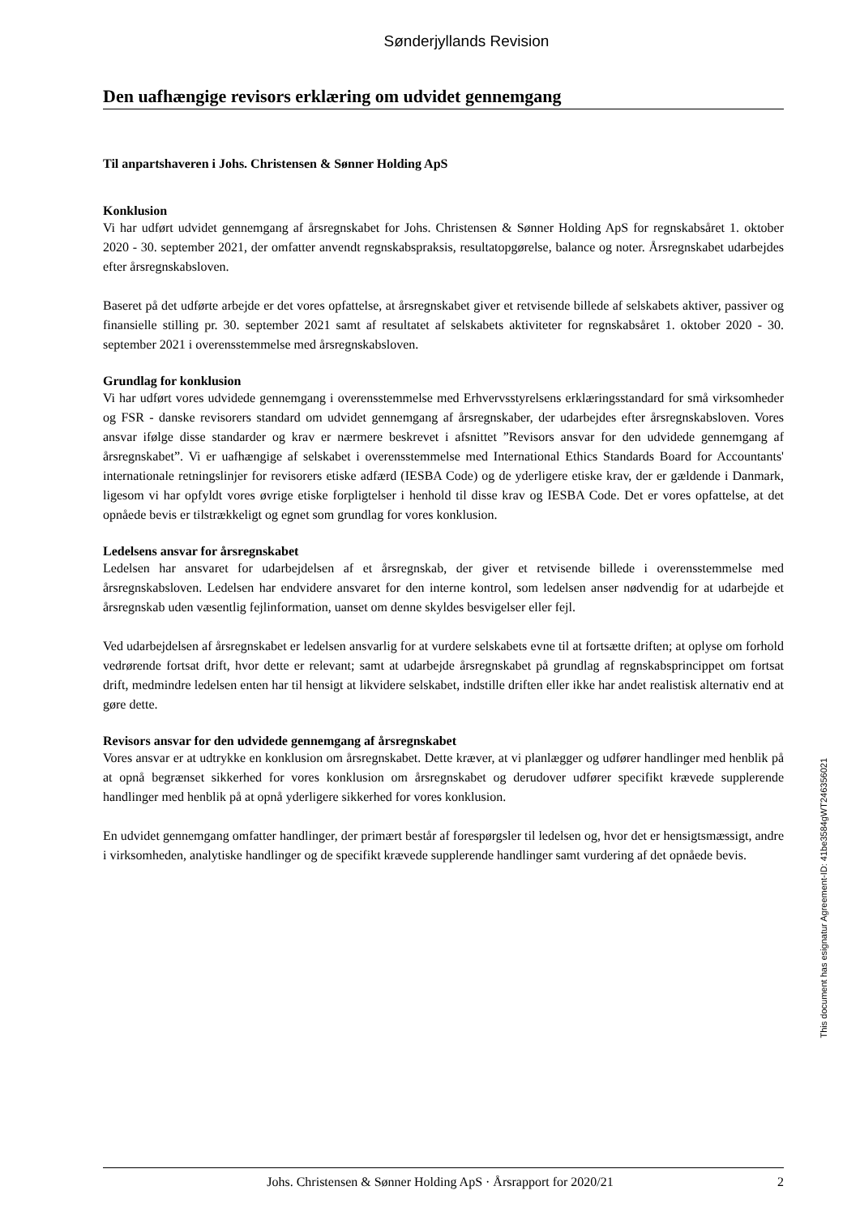Sønderjyllands Revision
Den uafhængige revisors erklæring om udvidet gennemgang
Til anpartshaveren i Johs. Christensen & Sønner Holding ApS
Konklusion
Vi har udført udvidet gennemgang af årsregnskabet for Johs. Christensen & Sønner Holding ApS for regnskabsåret 1. oktober 2020 - 30. september 2021, der omfatter anvendt regnskabspraksis, resultatopgørelse, balance og noter. Årsregnskabet udarbejdes efter årsregnskabsloven.
Baseret på det udførte arbejde er det vores opfattelse, at årsregnskabet giver et retvisende billede af selskabets aktiver, passiver og finansielle stilling pr. 30. september 2021 samt af resultatet af selskabets aktiviteter for regnskabsåret 1. oktober 2020 - 30. september 2021 i overensstemmelse med årsregnskabsloven.
Grundlag for konklusion
Vi har udført vores udvidede gennemgang i overensstemmelse med Erhvervsstyrelsens erklæringsstandard for små virksomheder og FSR - danske revisorers standard om udvidet gennemgang af årsregnskaber, der udarbejdes efter årsregnskabsloven. Vores ansvar ifølge disse standarder og krav er nærmere beskrevet i afsnittet ”Revisors ansvar for den udvidede gennemgang af årsregnskabet”. Vi er uafhængige af selskabet i overensstemmelse med International Ethics Standards Board for Accountants' internationale retningslinjer for revisorers etiske adfærd (IESBA Code) og de yderligere etiske krav, der er gældende i Danmark, ligesom vi har opfyldt vores øvrige etiske forpligtelser i henhold til disse krav og IESBA Code. Det er vores opfattelse, at det opnåede bevis er tilstrækkeligt og egnet som grundlag for vores konklusion.
Ledelsens ansvar for årsregnskabet
Ledelsen har ansvaret for udarbejdelsen af et årsregnskab, der giver et retvisende billede i overensstemmelse med årsregnskabsloven. Ledelsen har endvidere ansvaret for den interne kontrol, som ledelsen anser nødvendig for at udarbejde et årsregnskab uden væsentlig fejlinformation, uanset om denne skyldes besvigelser eller fejl.
Ved udarbejdelsen af årsregnskabet er ledelsen ansvarlig for at vurdere selskabets evne til at fortsætte driften; at oplyse om forhold vedrørende fortsat drift, hvor dette er relevant; samt at udarbejde årsregnskabet på grundlag af regnskabsprincippet om fortsat drift, medmindre ledelsen enten har til hensigt at likvidere selskabet, indstille driften eller ikke har andet realistisk alternativ end at gøre dette.
Revisors ansvar for den udvidede gennemgang af årsregnskabet
Vores ansvar er at udtrykke en konklusion om årsregnskabet. Dette kræver, at vi planlægger og udfører handlinger med henblik på at opnå begrænset sikkerhed for vores konklusion om årsregnskabet og derudover udfører specifikt krævede supplerende handlinger med henblik på at opnå yderligere sikkerhed for vores konklusion.
En udvidet gennemgang omfatter handlinger, der primært består af forespørgsler til ledelsen og, hvor det er hensigtsmæssigt, andre i virksomheden, analytiske handlinger og de specifikt krævede supplerende handlinger samt vurdering af det opnåede bevis.
This document has esignatur Agreement-ID: 41be3584gWT246356021
Johs. Christensen & Sønner Holding ApS · Årsrapport for 2020/21 2